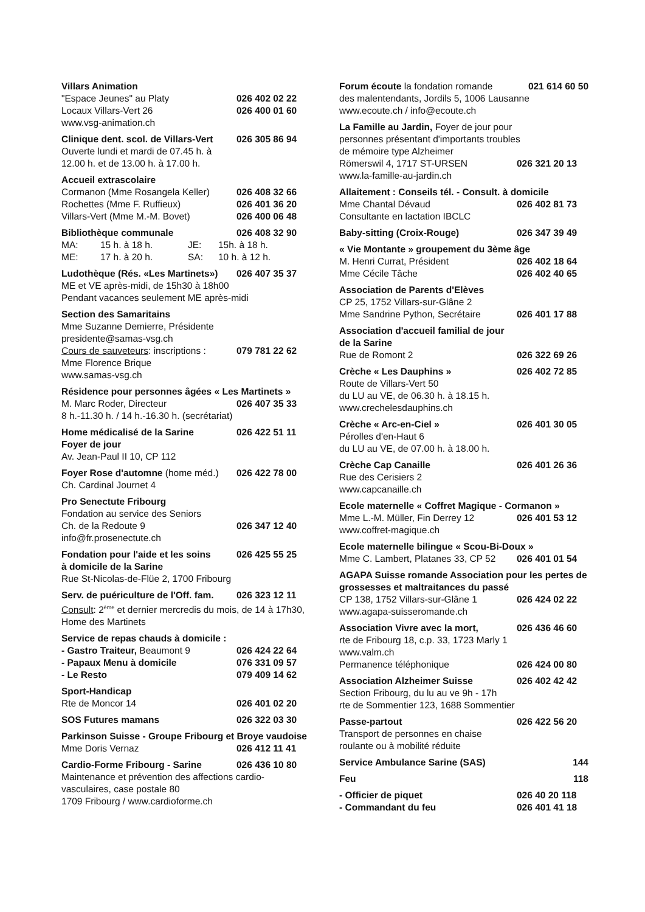Villars Animation
"Espace Jeunes" au Platy 026 402 02 22
Locaux Villars-Vert 26 026 400 01 60
www.vsg-animation.ch
Clinique dent. scol. de Villars-Vert 026 305 86 94
Ouverte lundi et mardi de 07.45 h. à
12.00 h. et de 13.00 h. à 17.00 h.
Accueil extrascolaire
Cormanon (Mme Rosangela Keller) 026 408 32 66
Rochettes (Mme F. Ruffieux) 026 401 36 20
Villars-Vert (Mme M.-M. Bovet) 026 400 06 48
Bibliothèque communale 026 408 32 90
MA: 15 h. à 18 h. JE: 15h. à 18 h.
ME: 17 h. à 20 h. SA: 10 h. à 12 h.
Ludothèque (Rés. «Les Martinets») 026 407 35 37
ME et VE après-midi, de 15h30 à 18h00
Pendant vacances seulement ME après-midi
Section des Samaritains
Mme Suzanne Demierre, Présidente
presidente@samas-vsg.ch
Cours de sauveteurs: inscriptions : 079 781 22 62
Mme Florence Brique
www.samas-vsg.ch
Résidence pour personnes âgées « Les Martinets »
M. Marc Roder, Directeur 026 407 35 33
8 h.-11.30 h. / 14 h.-16.30 h. (secrétariat)
Home médicalisé de la Sarine 026 422 51 11
Foyer de jour
Av. Jean-Paul II 10, CP 112
Foyer Rose d'automne (home méd.) 026 422 78 00
Ch. Cardinal Journet 4
Pro Senectute Fribourg
Fondation au service des Seniors
Ch. de la Redoute 9 026 347 12 40
info@fr.prosenectute.ch
Fondation pour l'aide et les soins 026 425 55 25
à domicile de la Sarine
Rue St-Nicolas-de-Flüe 2, 1700 Fribourg
Serv. de puériculture de l'Off. fam. 026 323 12 11
Consult: 2<sup>ème</sup> et dernier mercredis du mois, de 14 à 17h30, Home des Martinets
Service de repas chauds à domicile :
- Gastro Traiteur, Beaumont 9 026 424 22 64
- Papaux Menu à domicile 076 331 09 57
- Le Resto 079 409 14 62
Sport-Handicap
Rte de Moncor 14 026 401 02 20
SOS Futures mamans 026 322 03 30
Parkinson Suisse - Groupe Fribourg et Broye vaudoise
Mme Doris Vernaz 026 412 11 41
Cardio-Forme Fribourg - Sarine 026 436 10 80
Maintenance et prévention des affections cardio-vasculaires, case postale 80
1709 Fribourg / www.cardioforme.ch
Forum écoute la fondation romande 021 614 60 50
des malentendants, Jordils 5, 1006 Lausanne
www.ecoute.ch / info@ecoute.ch
La Famille au Jardin, Foyer de jour pour
personnes présentant d'importants troubles
de mémoire type Alzheimer
Römerswil 4, 1717 ST-URSEN 026 321 20 13
www.la-famille-au-jardin.ch
Allaitement : Conseils tél. - Consult. à domicile
Mme Chantal Dévaud 026 402 81 73
Consultante en lactation IBCLC
Baby-sitting (Croix-Rouge) 026 347 39 49
« Vie Montante » groupement du 3ème âge
M. Henri Currat, Président 026 402 18 64
Mme Cécile Tâche 026 402 40 65
Association de Parents d'Elèves
CP 25, 1752 Villars-sur-Glâne 2
Mme Sandrine Python, Secrétaire 026 401 17 88
Association d'accueil familial de jour
de la Sarine
Rue de Romont 2 026 322 69 26
Crèche « Les Dauphins » 026 402 72 85
Route de Villars-Vert 50
du LU au VE, de 06.30 h. à 18.15 h.
www.crechelesdauphins.ch
Crèche « Arc-en-Ciel » 026 401 30 05
Pérolles d'en-Haut 6
du LU au VE, de 07.00 h. à 18.00 h.
Crèche Cap Canaille 026 401 26 36
Rue des Cerisiers 2
www.capcanaille.ch
Ecole maternelle « Coffret Magique - Cormanon »
Mme L.-M. Müller, Fin Derrey 12 026 401 53 12
www.coffret-magique.ch
Ecole maternelle bilingue « Scou-Bi-Doux »
Mme C. Lambert, Platanes 33, CP 52 026 401 01 54
AGAPA Suisse romande Association pour les pertes de grossesses et maltraitances du passé
CP 138, 1752 Villars-sur-Glâne 1 026 424 02 22
www.agapa-suisseromande.ch
Association Vivre avec la mort, 026 436 46 60
rte de Fribourg 18, c.p. 33, 1723 Marly 1
www.valm.ch
Permanence téléphonique 026 424 00 80
Association Alzheimer Suisse 026 402 42 42
Section Fribourg, du lu au ve 9h - 17h
rte de Sommentier 123, 1688 Sommentier
Passe-partout 026 422 56 20
Transport de personnes en chaise
roulante ou à mobilité réduite
Service Ambulance Sarine (SAS) 144
Feu 118
- Officier de piquet 026 40 20 118
- Commandant du feu 026 401 41 18